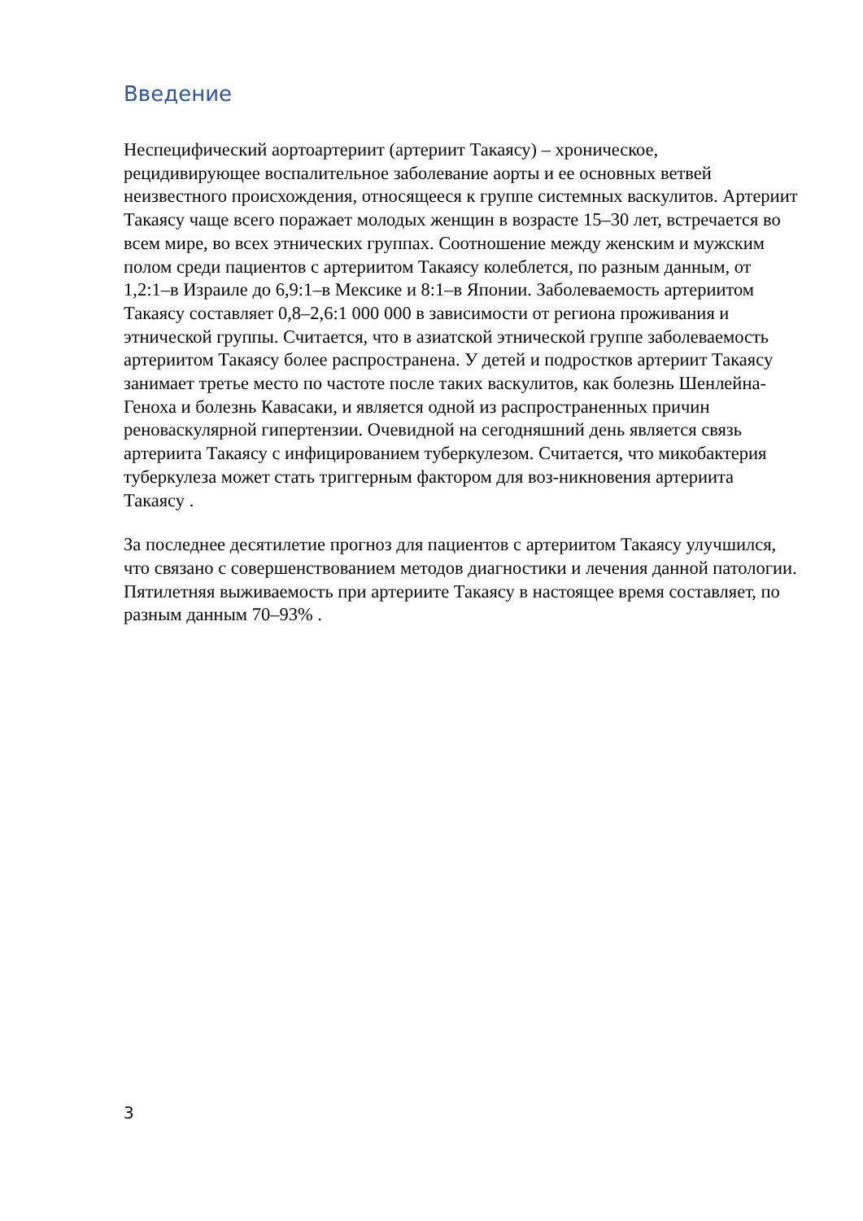Введение
Неспецифический аортоартериит (артериит Такаясу) – хроническое, рецидивирующее воспалительное заболевание аорты и ее основных ветвей неизвестного происхождения, относящееся к группе системных васкулитов. Артериит Такаясу чаще всего поражает молодых женщин в возрасте 15–30 лет, встречается во всем мире, во всех этнических группах. Соотношение между женским и мужским полом среди пациентов с артериитом Такаясу колеблется, по разным данным, от 1,2:1–в Израиле до 6,9:1–в Мексике и 8:1–в Японии. Заболеваемость артериитом Такаясу составляет 0,8–2,6:1 000 000 в зависимости от региона проживания и этнической группы. Считается, что в азиатской этнической группе заболеваемость артериитом Такаясу более распространена. У детей и подростков артериит Такаясу занимает третье место по частоте после таких васкулитов, как болезнь Шенлейна-Геноха и болезнь Кавасаки, и является одной из распространенных причин реноваскулярной гипертензии. Очевидной на сегодняшний день является связь артериита Такаясу с инфицированием туберкулезом. Считается, что микобактерия туберкулеза может стать триггерным фактором для воз-никновения артериита Такаясу .
За последнее десятилетие прогноз для пациентов с артериитом Такаясу улучшился, что связано с совершенствованием методов диагностики и лечения данной патологии. Пятилетняя выживаемость при артериите Такаясу в настоящее время составляет, по разным данным 70–93% .
3